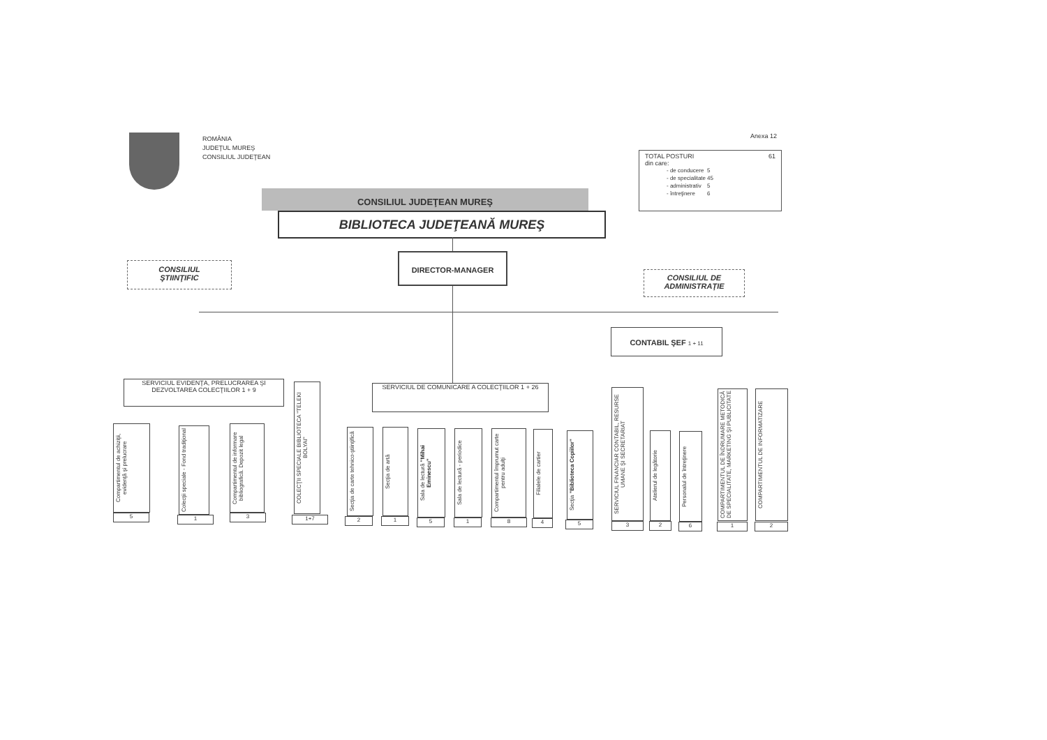ROMÂNIA
JUDEŢUL MUREŞ
CONSILIUL JUDEŢEAN
Anexa 12
TOTAL POSTURI 61
din care:
| - de conducere | 5 |
| - de specialitate | 45 |
| - administrativ | 5 |
| - întreţinere | 6 |
CONSILIUL JUDEŢEAN MUREŞ
BIBLIOTECA JUDEŢEANĂ MUREŞ
CONSILIUL
ŞTIINŢIFIC
DIRECTOR-MANAGER
CONSILIUL DE
ADMINISTRAŢIE
CONTABIL ŞEF 1 + 11
SERVICIUL EVIDENŢA, PRELUCRAREA ŞI DEZVOLTAREA COLECŢIILOR 1 + 9
SERVICIUL DE COMUNICARE A COLECŢIILOR 1 + 26
Compartimentul de achiziţii, evidenţă şi prelucrare
5
Colecţii speciale - Fond tradiţional
1
Compartimentul de informare bibliografică. Depozit legal
3
COLECŢII SPECIALE BIBLIOTECA "TELEKI BOLYAI"
1+7
Secţia de carte tehnico-ştiinţifică
2
Secţia de artă
1
Sala de lectură "Mihai Eminescu"
5
Sala de lectură - periodice
1
Compartimentul împrumut carte pentru adulţi
8
Filialele de cartier
4
Secţia "Biblioteca Copiilor"
5
SERVICIUL FINANCIAR CONTABIL, RESURSE UMANE ŞI SECRETARIAT
3
Atelierul de legătorie
2
Personalul de întreţinere
6
COMPARTIMENTUL DE ÎNDRUMARE METODICĂ DE SPECIALITATE, MARKETING ŞI PUBLICITATE
1
COMPARTIMENTUL DE INFORMATIZARE
2